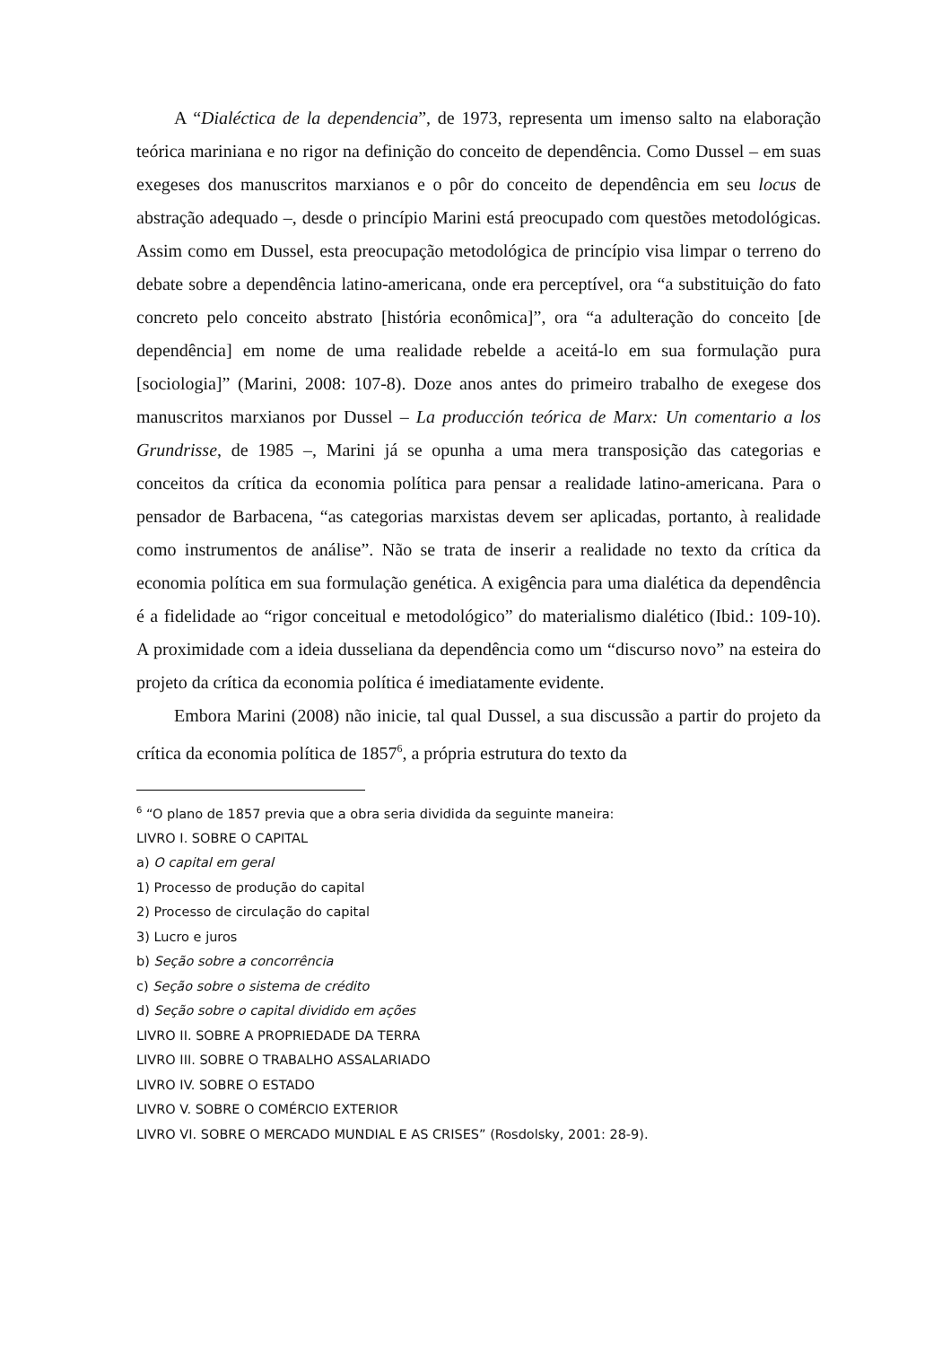A “Dialéctica de la dependencia”, de 1973, representa um imenso salto na elaboração teórica mariniana e no rigor na definição do conceito de dependência. Como Dussel – em suas exegeses dos manuscritos marxianos e o pôr do conceito de dependência em seu locus de abstração adequado –, desde o princípio Marini está preocupado com questões metodológicas. Assim como em Dussel, esta preocupação metodológica de princípio visa limpar o terreno do debate sobre a dependência latino-americana, onde era perceptível, ora “a substituição do fato concreto pelo conceito abstrato [história econômica]”, ora “a adulteração do conceito [de dependência] em nome de uma realidade rebelde a aceitá-lo em sua formulação pura [sociologia]” (Marini, 2008: 107-8). Doze anos antes do primeiro trabalho de exegese dos manuscritos marxianos por Dussel – La producción teórica de Marx: Un comentario a los Grundrisse, de 1985 –, Marini já se opunha a uma mera transposição das categorias e conceitos da crítica da economia política para pensar a realidade latino-americana. Para o pensador de Barbacena, “as categorias marxistas devem ser aplicadas, portanto, à realidade como instrumentos de análise”. Não se trata de inserir a realidade no texto da crítica da economia política em sua formulação genética. A exigência para uma dialética da dependência é a fidelidade ao “rigor conceitual e metodológico” do materialismo dialético (Ibid.: 109-10). A proximidade com a ideia dusseliana da dependência como um “discurso novo” na esteira do projeto da crítica da economia política é imediatamente evidente.
Embora Marini (2008) não inicie, tal qual Dussel, a sua discussão a partir do projeto da crítica da economia política de 1857<sup>6</sup>, a própria estrutura do texto da
<sup>6</sup> “O plano de 1857 previa que a obra seria dividida da seguinte maneira:
LIVRO I. SOBRE O CAPITAL
a) O capital em geral
1) Processo de produção do capital
2) Processo de circulação do capital
3) Lucro e juros
b) Seção sobre a concorrência
c) Seção sobre o sistema de crédito
d) Seção sobre o capital dividido em ações
LIVRO II. SOBRE A PROPRIEDADE DA TERRA
LIVRO III. SOBRE O TRABALHO ASSALARIADO
LIVRO IV. SOBRE O ESTADO
LIVRO V. SOBRE O COMÉRCIO EXTERIOR
LIVRO VI. SOBRE O MERCADO MUNDIAL E AS CRISES” (Rosdolsky, 2001: 28-9).